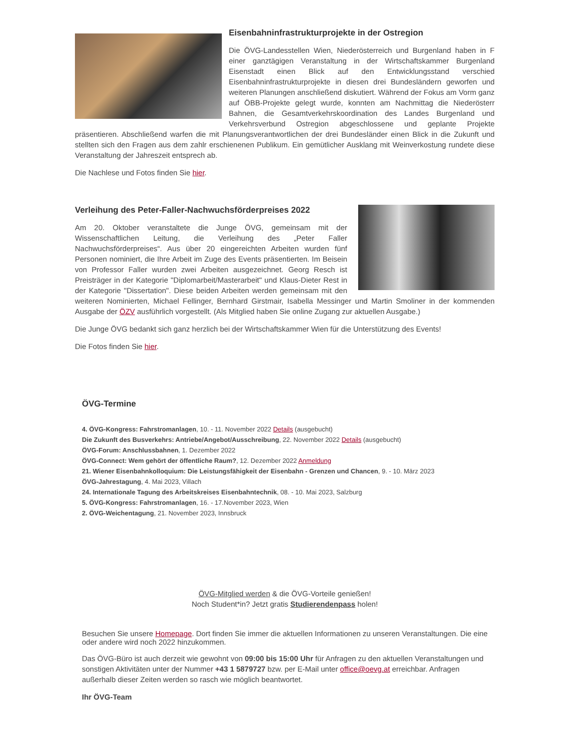Eisenbahninfrastrukturprojekte in der Ostregion
Die ÖVG-Landesstellen Wien, Niederösterreich und Burgenland haben in F einer ganztägigen Veranstaltung in der Wirtschaftskammer Burgenland Eisenstadt einen Blick auf den Entwicklungsstand verschied Eisenbahninfrastrukturprojekte in diesen drei Bundesländern geworfen und weiteren Planungen anschließend diskutiert. Während der Fokus am Vorm ganz auf ÖBB-Projekte gelegt wurde, konnten am Nachmittag die Niederösterr Bahnen, die Gesamtverkehrskoordination des Landes Burgenland und Verkehrsverbund Ostregion abgeschlossene und geplante Projekte präsentieren. Abschließend warfen die mit Planungsverantwortlichen der drei Bundesländer einen Blick in die Zukunft und stellten sich den Fragen aus dem zahlr erschienenen Publikum. Ein gemütlicher Ausklang mit Weinverkostung rundete diese Veranstaltung der Jahreszeit entsprech ab.
Die Nachlese und Fotos finden Sie hier.
Verleihung des Peter-Faller-Nachwuchsförderpreises 2022
Am 20. Oktober veranstaltete die Junge ÖVG, gemeinsam mit der Wissenschaftlichen Leitung, die Verleihung des „Peter Faller Nachwuchsförderpreises“. Aus über 20 eingereichten Arbeiten wurden fünf Personen nominiert, die Ihre Arbeit im Zuge des Events präsentierten. Im Beisein von Professor Faller wurden zwei Arbeiten ausgezeichnet. Georg Resch ist Preisträger in der Kategorie "Diplomarbeit/Masterarbeit" und Klaus-Dieter Rest in der Kategorie "Dissertation". Diese beiden Arbeiten werden gemeinsam mit den weiteren Nominierten, Michael Fellinger, Bernhard Girstmair, Isabella Messinger und Martin Smoliner in der kommenden Ausgabe der ÖZV ausführlich vorgestellt. (Als Mitglied haben Sie online Zugang zur aktuellen Ausgabe.)
Die Junge ÖVG bedankt sich ganz herzlich bei der Wirtschaftskammer Wien für die Unterstützung des Events!
Die Fotos finden Sie hier.
ÖVG-Termine
4. ÖVG-Kongress: Fahrstromanlagen, 10. - 11. November 2022 Details (ausgebucht)
Die Zukunft des Busverkehrs: Antriebe/Angebot/Ausschreibung, 22. November 2022 Details (ausgebucht)
ÖVG-Forum: Anschlussbahnen, 1. Dezember 2022
ÖVG-Connect: Wem gehört der öffentliche Raum?, 12. Dezember 2022 Anmeldung
21. Wiener Eisenbahnkolloquium: Die Leistungsfähigkeit der Eisenbahn - Grenzen und Chancen, 9. - 10. März 2023
ÖVG-Jahrestagung, 4. Mai 2023, Villach
24. Internationale Tagung des Arbeitskreises Eisenbahntechnik, 08. - 10. Mai 2023, Salzburg
5. ÖVG-Kongress: Fahrstromanlagen, 16. - 17.November 2023, Wien
2. ÖVG-Weichentagung, 21. November 2023, Innsbruck
ÖVG-Mitglied werden & die ÖVG-Vorteile genießen!
Noch Student*in? Jetzt gratis Studierendenpass holen!
Besuchen Sie unsere Homepage. Dort finden Sie immer die aktuellen Informationen zu unseren Veranstaltungen. Die eine oder andere wird noch 2022 hinzukommen.
Das ÖVG-Büro ist auch derzeit wie gewohnt von 09:00 bis 15:00 Uhr für Anfragen zu den aktuellen Veranstaltungen und sonstigen Aktivitäten unter der Nummer +43 1 5879727 bzw. per E-Mail unter office@oevg.at erreichbar. Anfragen außerhalb dieser Zeiten werden so rasch wie möglich beantwortet.
Ihr ÖVG-Team